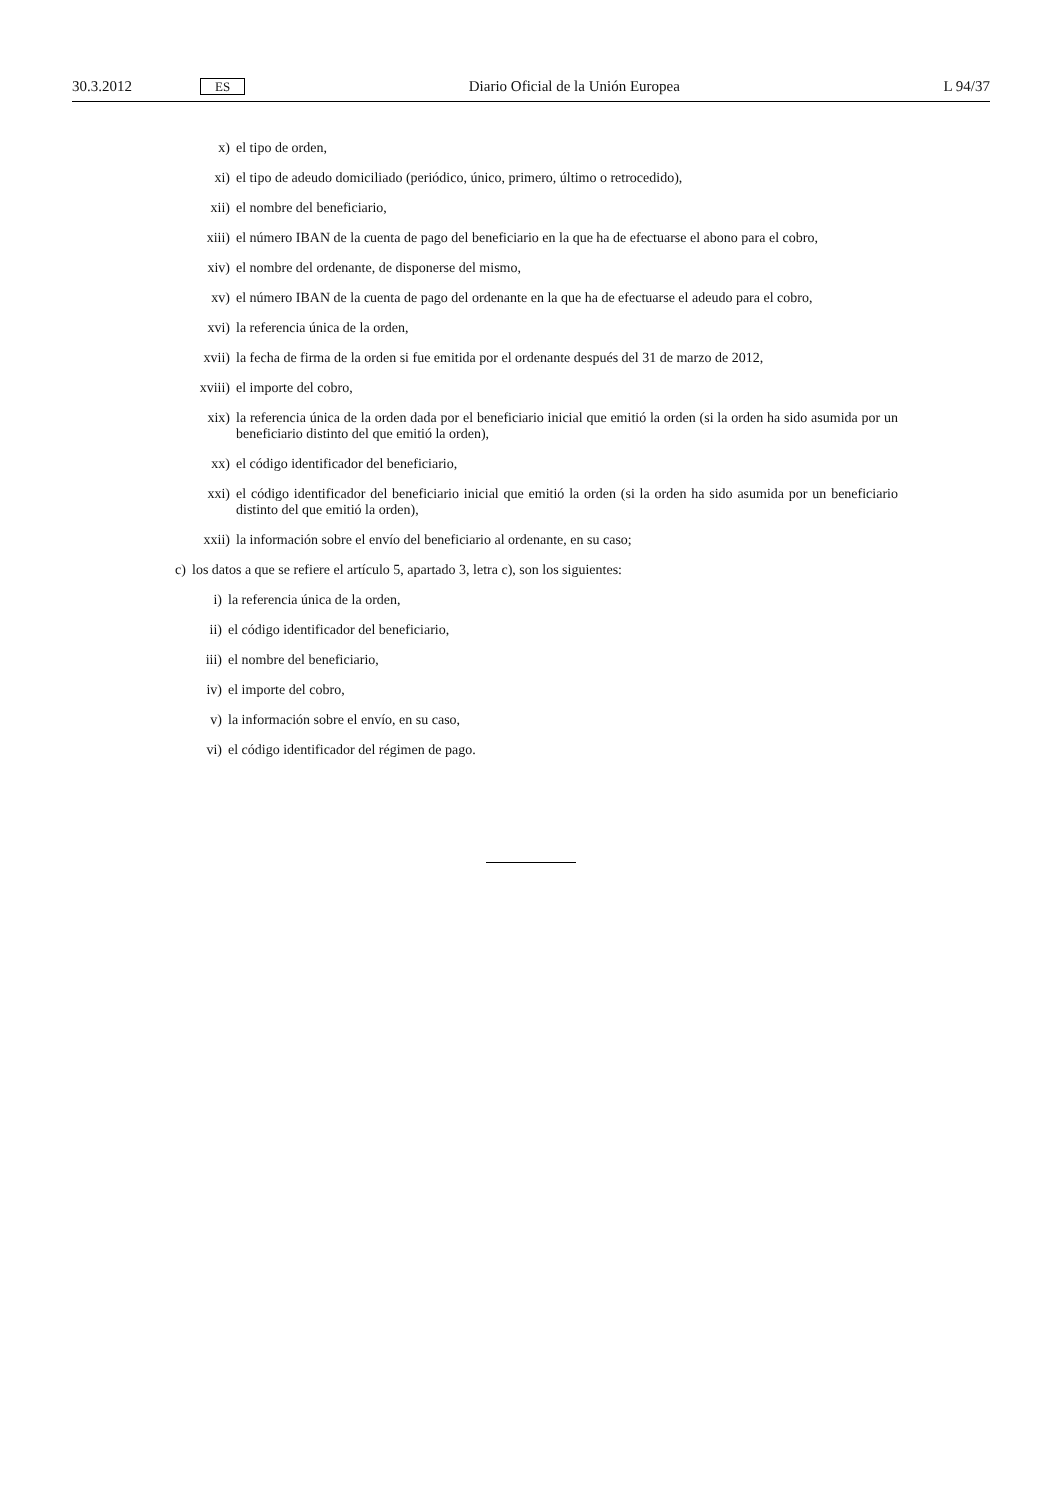30.3.2012 ES Diario Oficial de la Unión Europea L 94/37
x) el tipo de orden,
xi) el tipo de adeudo domiciliado (periódico, único, primero, último o retrocedido),
xii) el nombre del beneficiario,
xiii) el número IBAN de la cuenta de pago del beneficiario en la que ha de efectuarse el abono para el cobro,
xiv) el nombre del ordenante, de disponerse del mismo,
xv) el número IBAN de la cuenta de pago del ordenante en la que ha de efectuarse el adeudo para el cobro,
xvi) la referencia única de la orden,
xvii) la fecha de firma de la orden si fue emitida por el ordenante después del 31 de marzo de 2012,
xviii) el importe del cobro,
xix) la referencia única de la orden dada por el beneficiario inicial que emitió la orden (si la orden ha sido asumida por un beneficiario distinto del que emitió la orden),
xx) el código identificador del beneficiario,
xxi) el código identificador del beneficiario inicial que emitió la orden (si la orden ha sido asumida por un beneficiario distinto del que emitió la orden),
xxii) la información sobre el envío del beneficiario al ordenante, en su caso;
c) los datos a que se refiere el artículo 5, apartado 3, letra c), son los siguientes:
i) la referencia única de la orden,
ii) el código identificador del beneficiario,
iii) el nombre del beneficiario,
iv) el importe del cobro,
v) la información sobre el envío, en su caso,
vi) el código identificador del régimen de pago.